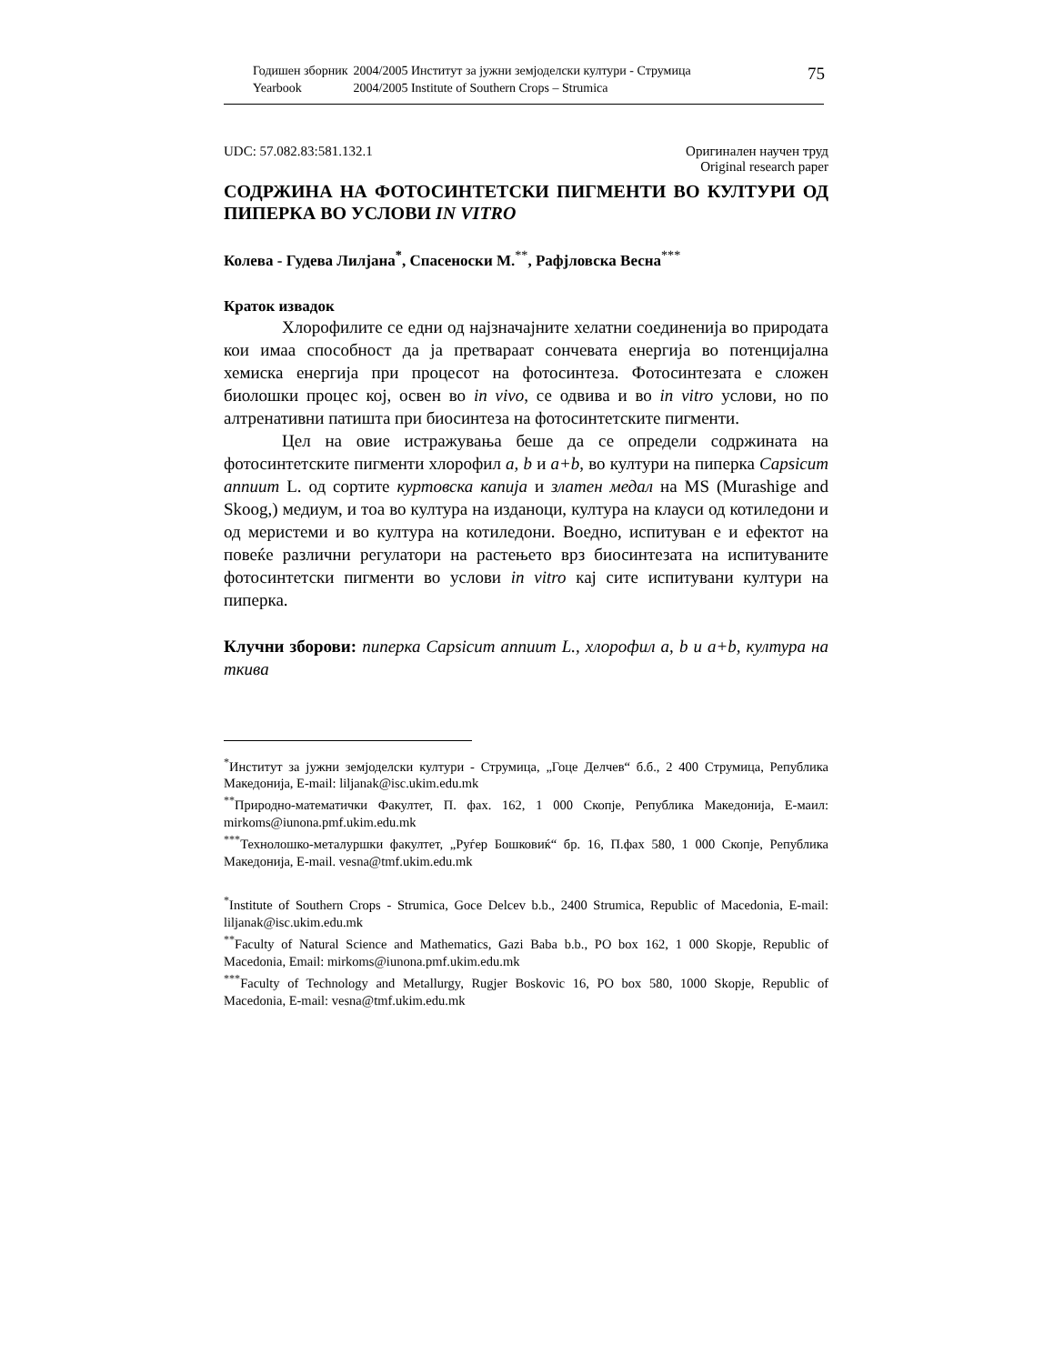| Годишен зборник | 2004/2005 Институт за јужни земјоделски култури - Струмица |
| Yearbook | 2004/2005 Institute of Southern Crops – Strumica |
75
UDC: 57.082.83:581.132.1 Оригинален научен труд
Original research paper
СОДРЖИНА НА ФОТОСИНТЕТСКИ ПИГМЕНТИ ВО КУЛТУРИ ОД ПИПЕРКА ВО УСЛОВИ IN VITRO
Колева - Гудева Лилјана<sup>*</sup>, Спасеноски М.<sup>**</sup>, Рафјловска Весна<sup>***</sup>
Краток извадок
Хлорофилите се едни од најзначајните хелатни соединенија во природата кои имаа способност да ја претвараат сончевата енергија во потенцијална хемиска енергија при процесот на фотосинтеза. Фотосинтезата е сложен биолошки процес кој, освен во in vivo, се одвива и во in vitro услови, но по алтренативни патишта при биосинтеза на фотосинтетските пигменти.
Цел на овие истражувања беше да се определи содржината на фотосинтетските пигменти хлорофил a, b и a+b, во култури на пиперка Capsicum annuum L. од сортите куртовска капија и златен медал на MS (Murashige and Skoog,) медиум, и тоа во култура на изданоци, култура на клауси од котиледони и од меристеми и во култура на котиледони. Воедно, испитуван е и ефектот на повеќе различни регулатори на растењето врз биосинтезата на испитуваните фотосинтетски пигменти во услови in vitro кај сите испитувани култури на пиперка.
Клучни зборови: пиперка Capsicum annuum L., хлорофил a, b и a+b, култура на ткива
<sup>*</sup> Институт за јужни земјоделски култури - Струмица, „Гоце Делчев“ б.б., 2 400 Струмица, Република Македонија, E-mail: liljanak@isc.ukim.edu.mk
<sup>**</sup> Природно-математички Факултет, П. фах. 162, 1 000 Скопје, Република Македонија, Е-маил: mirkoms@iunona.pmf.ukim.edu.mk
<sup>***</sup> Технолошко-металуршки факултет, „Руѓер Бошковиќ“ бр. 16, П.фах 580, 1 000 Скопје, Република Македонија, E-mail. vesna@tmf.ukim.edu.mk
<sup>*</sup> Institute of Southern Crops - Strumica, Goce Delcev b.b., 2400 Strumica, Republic of Macedonia, E-mail: liljanak@isc.ukim.edu.mk
<sup>**</sup> Faculty of Natural Science and Mathematics, Gazi Baba b.b., PO box 162, 1 000 Skopje, Republic of Macedonia, Email: mirkoms@iunona.pmf.ukim.edu.mk
<sup>***</sup> Faculty of Technology and Metallurgy, Rugjer Boskovic 16, PO box 580, 1000 Skopje, Republic of Macedonia, E-mail: vesna@tmf.ukim.edu.mk